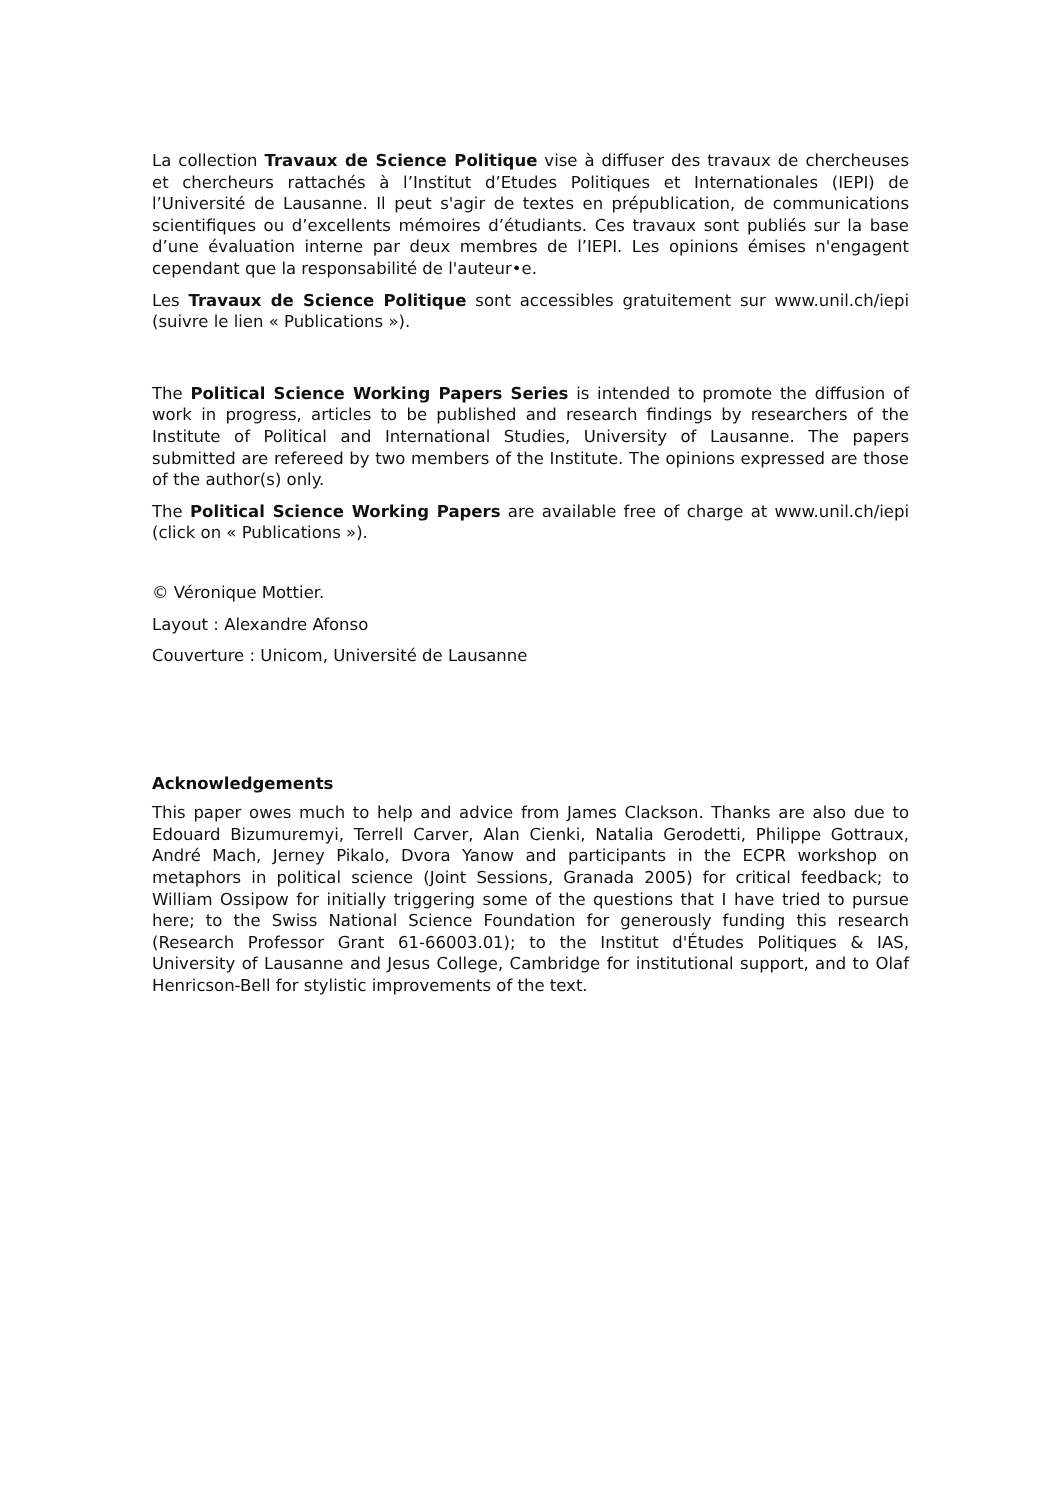La collection Travaux de Science Politique vise à diffuser des travaux de chercheuses et chercheurs rattachés à l’Institut d’Etudes Politiques et Internationales (IEPI) de l’Université de Lausanne. Il peut s'agir de textes en prépublication, de communications scientifiques ou d’excellents mémoires d’étudiants. Ces travaux sont publiés sur la base d’une évaluation interne par deux membres de l’IEPI. Les opinions émises n'engagent cependant que la responsabilité de l'auteur•e.
Les Travaux de Science Politique sont accessibles gratuitement sur www.unil.ch/iepi (suivre le lien « Publications »).
The Political Science Working Papers Series is intended to promote the diffusion of work in progress, articles to be published and research findings by researchers of the Institute of Political and International Studies, University of Lausanne. The papers submitted are refereed by two members of the Institute. The opinions expressed are those of the author(s) only.
The Political Science Working Papers are available free of charge at www.unil.ch/iepi (click on « Publications »).
© Véronique Mottier.
Layout : Alexandre Afonso
Couverture : Unicom, Université de Lausanne
Acknowledgements
This paper owes much to help and advice from James Clackson. Thanks are also due to Edouard Bizumuremyi, Terrell Carver, Alan Cienki, Natalia Gerodetti, Philippe Gottraux, André Mach, Jerney Pikalo, Dvora Yanow and participants in the ECPR workshop on metaphors in political science (Joint Sessions, Granada 2005) for critical feedback; to William Ossipow for initially triggering some of the questions that I have tried to pursue here; to the Swiss National Science Foundation for generously funding this research (Research Professor Grant 61-66003.01); to the Institut d'Études Politiques & IAS, University of Lausanne and Jesus College, Cambridge for institutional support, and to Olaf Henricson-Bell for stylistic improvements of the text.